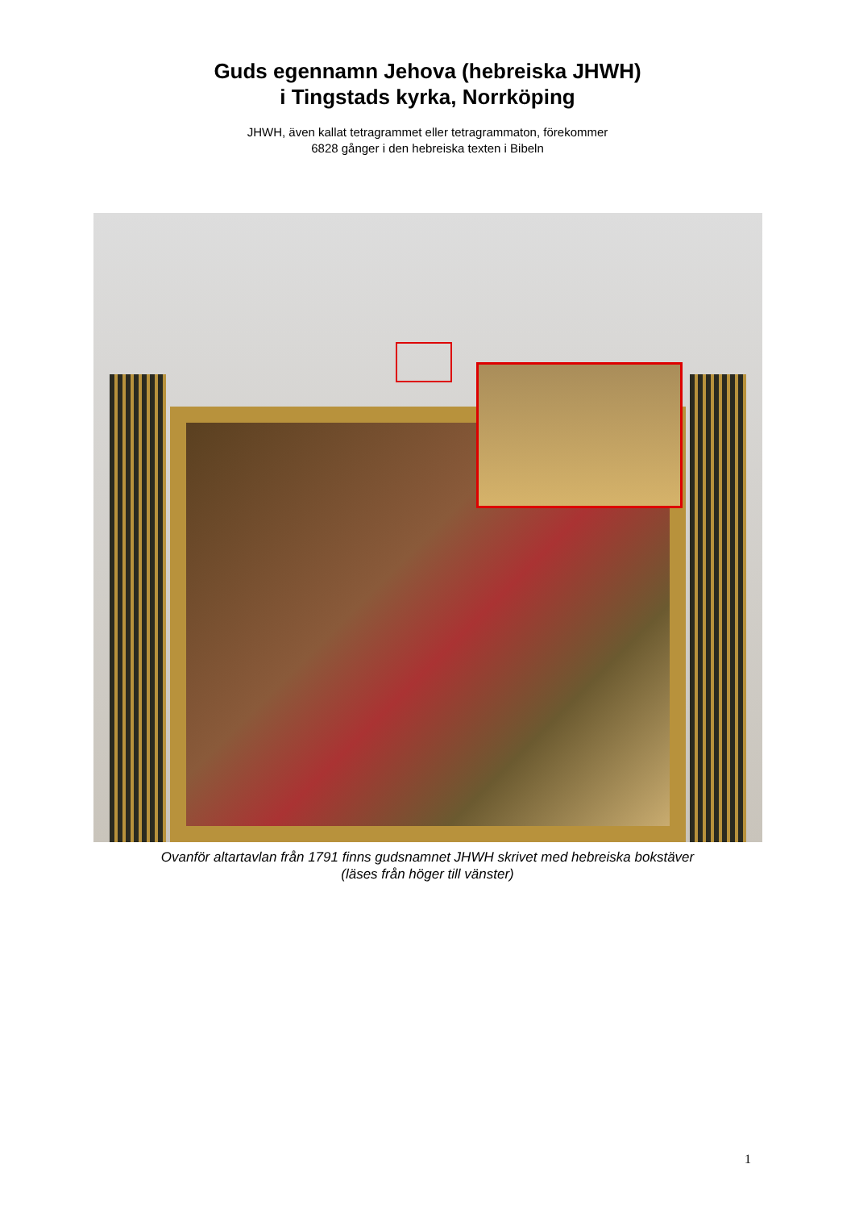Guds egennamn Jehova (hebreiska JHWH)
i Tingstads kyrka, Norrköping
JHWH, även kallat tetragrammet eller tetragrammaton, förekommer
6828 gånger i den hebreiska texten i Bibeln
Ovanför altartavlan från 1791 finns gudsnamnet JHWH skrivet med hebreiska bokstäver
(läses från höger till vänster)
1